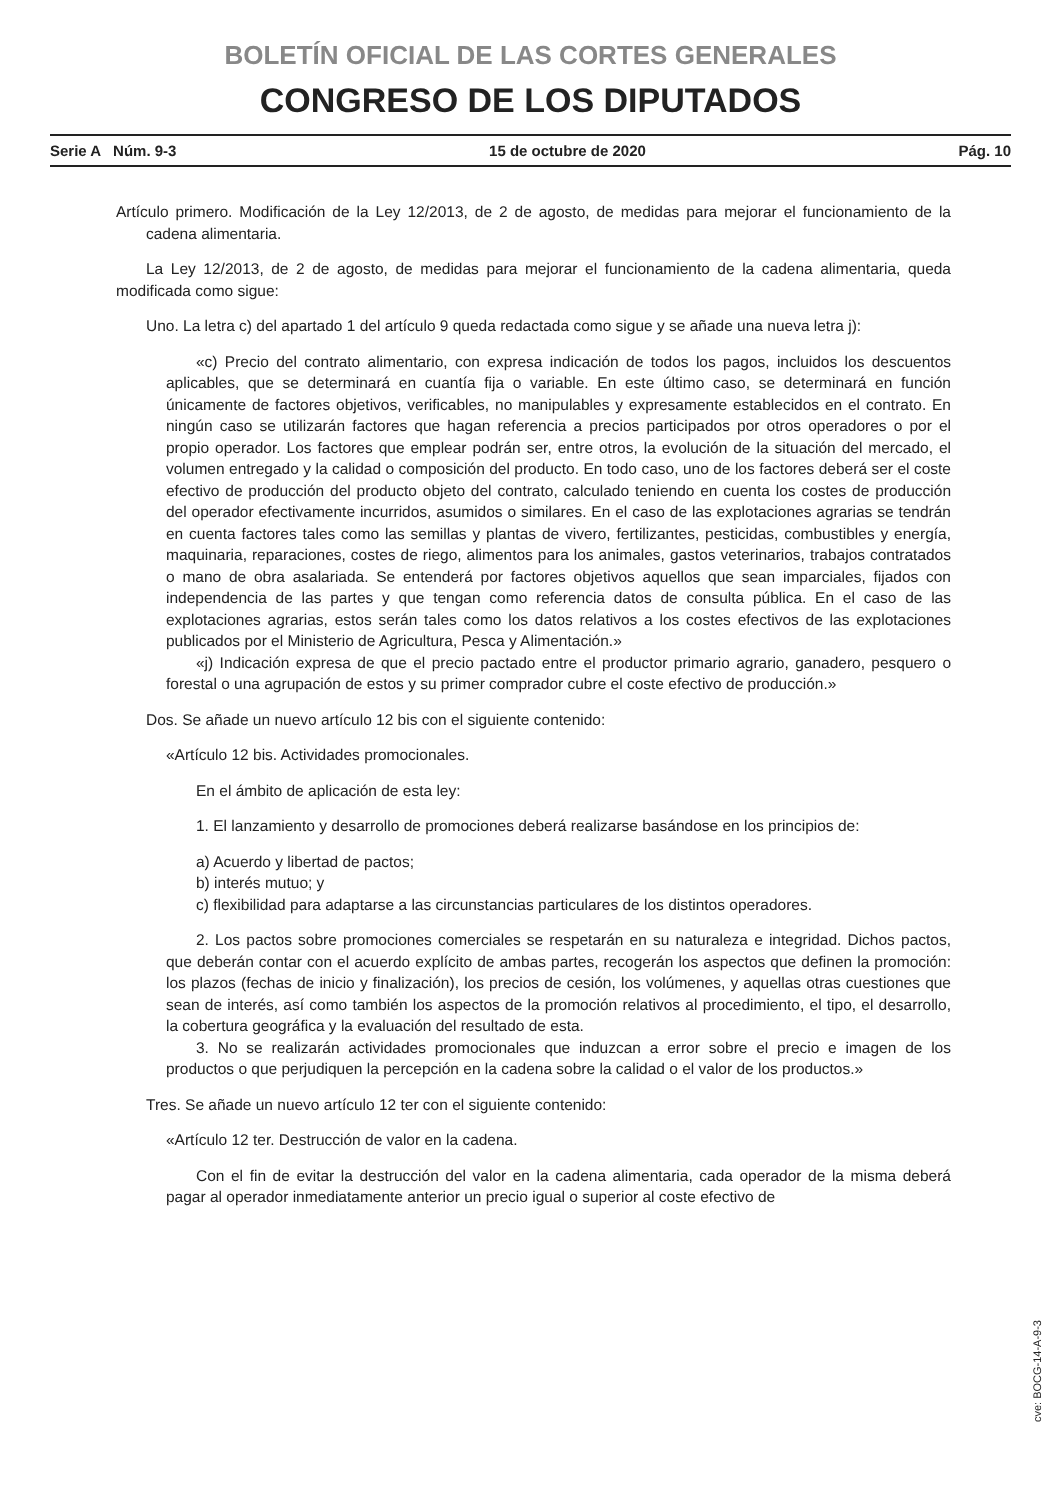BOLETÍN OFICIAL DE LAS CORTES GENERALES
CONGRESO DE LOS DIPUTADOS
Serie A Núm. 9-3 15 de octubre de 2020 Pág. 10
Artículo primero. Modificación de la Ley 12/2013, de 2 de agosto, de medidas para mejorar el funcionamiento de la cadena alimentaria.
La Ley 12/2013, de 2 de agosto, de medidas para mejorar el funcionamiento de la cadena alimentaria, queda modificada como sigue:
Uno. La letra c) del apartado 1 del artículo 9 queda redactada como sigue y se añade una nueva letra j):
«c) Precio del contrato alimentario, con expresa indicación de todos los pagos, incluidos los descuentos aplicables, que se determinará en cuantía fija o variable. En este último caso, se determinará en función únicamente de factores objetivos, verificables, no manipulables y expresamente establecidos en el contrato. En ningún caso se utilizarán factores que hagan referencia a precios participados por otros operadores o por el propio operador. Los factores que emplear podrán ser, entre otros, la evolución de la situación del mercado, el volumen entregado y la calidad o composición del producto. En todo caso, uno de los factores deberá ser el coste efectivo de producción del producto objeto del contrato, calculado teniendo en cuenta los costes de producción del operador efectivamente incurridos, asumidos o similares. En el caso de las explotaciones agrarias se tendrán en cuenta factores tales como las semillas y plantas de vivero, fertilizantes, pesticidas, combustibles y energía, maquinaria, reparaciones, costes de riego, alimentos para los animales, gastos veterinarios, trabajos contratados o mano de obra asalariada. Se entenderá por factores objetivos aquellos que sean imparciales, fijados con independencia de las partes y que tengan como referencia datos de consulta pública. En el caso de las explotaciones agrarias, estos serán tales como los datos relativos a los costes efectivos de las explotaciones publicados por el Ministerio de Agricultura, Pesca y Alimentación.»
«j) Indicación expresa de que el precio pactado entre el productor primario agrario, ganadero, pesquero o forestal o una agrupación de estos y su primer comprador cubre el coste efectivo de producción.»
Dos. Se añade un nuevo artículo 12 bis con el siguiente contenido:
«Artículo 12 bis. Actividades promocionales.
En el ámbito de aplicación de esta ley:
1. El lanzamiento y desarrollo de promociones deberá realizarse basándose en los principios de:
a) Acuerdo y libertad de pactos;
b) interés mutuo; y
c) flexibilidad para adaptarse a las circunstancias particulares de los distintos operadores.
2. Los pactos sobre promociones comerciales se respetarán en su naturaleza e integridad. Dichos pactos, que deberán contar con el acuerdo explícito de ambas partes, recogerán los aspectos que definen la promoción: los plazos (fechas de inicio y finalización), los precios de cesión, los volúmenes, y aquellas otras cuestiones que sean de interés, así como también los aspectos de la promoción relativos al procedimiento, el tipo, el desarrollo, la cobertura geográfica y la evaluación del resultado de esta.
3. No se realizarán actividades promocionales que induzcan a error sobre el precio e imagen de los productos o que perjudiquen la percepción en la cadena sobre la calidad o el valor de los productos.»
Tres. Se añade un nuevo artículo 12 ter con el siguiente contenido:
«Artículo 12 ter. Destrucción de valor en la cadena.
Con el fin de evitar la destrucción del valor en la cadena alimentaria, cada operador de la misma deberá pagar al operador inmediatamente anterior un precio igual o superior al coste efectivo de
cve: BOCG-14-A-9-3